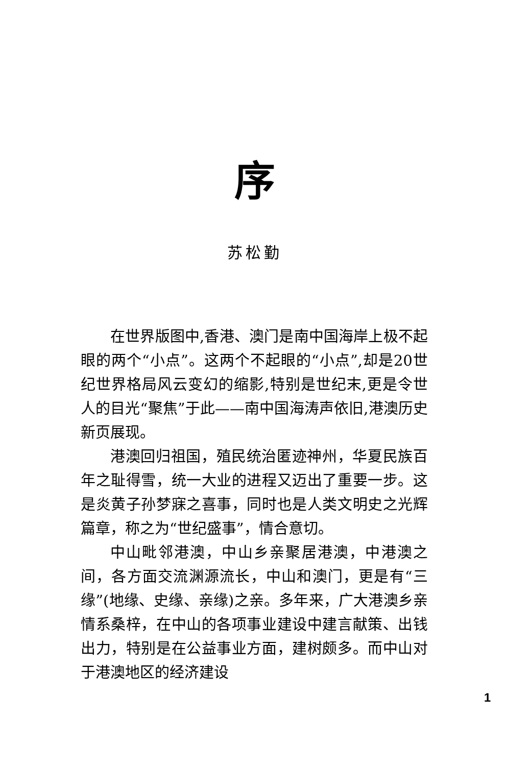序
苏松勤
在世界版图中,香港、澳门是南中国海岸上极不起眼的两个“小点”。这两个不起眼的“小点”,却是20世纪世界格局风云变幻的缩影,特别是世纪末,更是令世人的目光“聚焦”于此——南中国海涛声依旧,港澳历史新页展现。
港澳回归祖国，殖民统治匿迹神州，华夏民族百年之耻得雪，统一大业的进程又迈出了重要一步。这是炎黄子孙梦寐之喜事，同时也是人类文明史之光辉篇章，称之为“世纪盛事”，情合意切。
中山毗邻港澳，中山乡亲聚居港澳，中港澳之间，各方面交流渊源流长，中山和澳门，更是有“三缘”(地缘、史缘、亲缘)之亲。多年来，广大港澳乡亲情系桑梓，在中山的各项事业建设中建言献策、出钱出力，特别是在公益事业方面，建树颇多。而中山对于港澳地区的经济建设
1